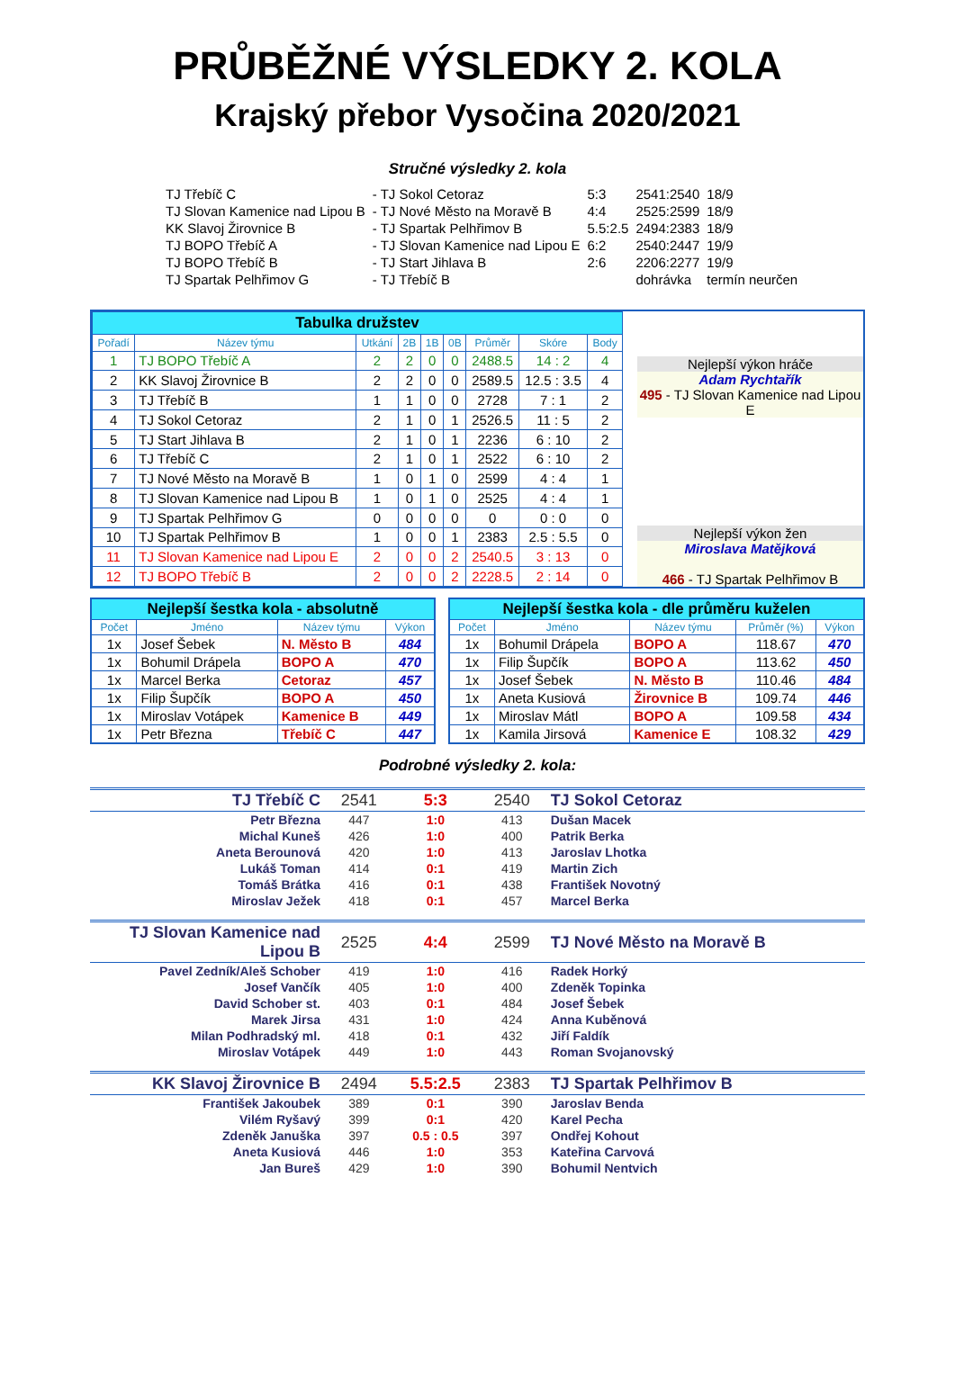PRŮBĚŽNÉ VÝSLEDKY 2. KOLA
Krajský přebor Vysočina 2020/2021
Stručné výsledky 2. kola
| TJ Třebíč C | - TJ Sokol Cetoraz | 5:3 | 2541:2540 | 18/9 |
| TJ Slovan Kamenice nad Lipou B | - TJ Nové Město na Moravě B | 4:4 | 2525:2599 | 18/9 |
| KK Slavoj Žirovnice B | - TJ Spartak Pelhřimov B | 5.5:2.5 | 2494:2383 | 18/9 |
| TJ BOPO Třebíč A | - TJ Slovan Kamenice nad Lipou E | 6:2 | 2540:2447 | 19/9 |
| TJ BOPO Třebíč B | - TJ Start Jihlava B | 2:6 | 2206:2277 | 19/9 |
| TJ Spartak Pelhřimov G | - TJ Třebíč B | | dohrávka | termín neurčen |
| Tabulka družstev | | | | | | | | |
| Pořadí | Název týmu | Utkání | 2B | 1B | 0B | Průměr | Skóre | Body |
| 1 | TJ BOPO Třebíč A | 2 | 2 | 0 | 0 | 2488.5 | 14 : 2 | 4 |
| 2 | KK Slavoj Žirovnice B | 2 | 2 | 0 | 0 | 2589.5 | 12.5 : 3.5 | 4 |
| 3 | TJ Třebíč B | 1 | 1 | 0 | 0 | 2728 | 7 : 1 | 2 |
| 4 | TJ Sokol Cetoraz | 2 | 1 | 0 | 1 | 2526.5 | 11 : 5 | 2 |
| 5 | TJ Start Jihlava B | 2 | 1 | 0 | 1 | 2236 | 6 : 10 | 2 |
| 6 | TJ Třebíč C | 2 | 1 | 0 | 1 | 2522 | 6 : 10 | 2 |
| 7 | TJ Nové Město na Moravě B | 1 | 0 | 1 | 0 | 2599 | 4 : 4 | 1 |
| 8 | TJ Slovan Kamenice nad Lipou B | 1 | 0 | 1 | 0 | 2525 | 4 : 4 | 1 |
| 9 | TJ Spartak Pelhřimov G | 0 | 0 | 0 | 0 | 0 | 0 : 0 | 0 |
| 10 | TJ Spartak Pelhřimov B | 1 | 0 | 0 | 1 | 2383 | 2.5 : 5.5 | 0 |
| 11 | TJ Slovan Kamenice nad Lipou E | 2 | 0 | 0 | 2 | 2540.5 | 3 : 13 | 0 |
| 12 | TJ BOPO Třebíč B | 2 | 0 | 0 | 2 | 2228.5 | 2 : 14 | 0 |
Nejlepší výkon hráče
Adam Rychtařík
495 - TJ Slovan Kamenice nad Lipou E
Nejlepší výkon žen
Miroslava Matějková
466 - TJ Spartak Pelhřimov B
| Nejlepší šestka kola - absolutně | | | |
| Počet | Jméno | Název týmu | Výkon |
| 1x | Josef Šebek | N. Město B | 484 |
| 1x | Bohumil Drápela | BOPO A | 470 |
| 1x | Marcel Berka | Cetoraz | 457 |
| 1x | Filip Šupčík | BOPO A | 450 |
| 1x | Miroslav Votápek | Kamenice B | 449 |
| 1x | Petr Března | Třebíč C | 447 |
| Nejlepší šestka kola - dle průměru kuželen | | | | |
| Počet | Jméno | Název týmu | Průměr (%) | Výkon |
| 1x | Bohumil Drápela | BOPO A | 118.67 | 470 |
| 1x | Filip Šupčík | BOPO A | 113.62 | 450 |
| 1x | Josef Šebek | N. Město B | 110.46 | 484 |
| 1x | Aneta Kusiová | Žirovnice B | 109.74 | 446 |
| 1x | Miroslav Mátl | BOPO A | 109.58 | 434 |
| 1x | Kamila Jirsová | Kamenice E | 108.32 | 429 |
Podrobné výsledky 2. kola:
| TJ Třebíč C | 2541 | 5:3 | 2540 | TJ Sokol Cetoraz |
| Petr Března | 447 | 1:0 | 413 | Dušan Macek |
| Michal Kuneš | 426 | 1:0 | 400 | Patrik Berka |
| Aneta Berounová | 420 | 1:0 | 413 | Jaroslav Lhotka |
| Lukáš Toman | 414 | 0:1 | 419 | Martin Zich |
| Tomáš Brátka | 416 | 0:1 | 438 | František Novotný |
| Miroslav Ježek | 418 | 0:1 | 457 | Marcel Berka |
| TJ Slovan Kamenice nad Lipou B | 2525 | 4:4 | 2599 | TJ Nové Město na Moravě B |
| Pavel Zedník/Aleš Schober | 419 | 1:0 | 416 | Radek Horký |
| Josef Vančík | 405 | 1:0 | 400 | Zdeněk Topinka |
| David Schober st. | 403 | 0:1 | 484 | Josef Šebek |
| Marek Jirsa | 431 | 1:0 | 424 | Anna Kuběnová |
| Milan Podhradský ml. | 418 | 0:1 | 432 | Jiří Faldík |
| Miroslav Votápek | 449 | 1:0 | 443 | Roman Svojanovský |
| KK Slavoj Žirovnice B | 2494 | 5.5:2.5 | 2383 | TJ Spartak Pelhřimov B |
| František Jakoubek | 389 | 0:1 | 390 | Jaroslav Benda |
| Vilém Ryšavý | 399 | 0:1 | 420 | Karel Pecha |
| Zdeněk Januška | 397 | 0.5 : 0.5 | 397 | Ondřej Kohout |
| Aneta Kusiová | 446 | 1:0 | 353 | Kateřina Carvová |
| Jan Bureš | 429 | 1:0 | 390 | Bohumil Nentvich |